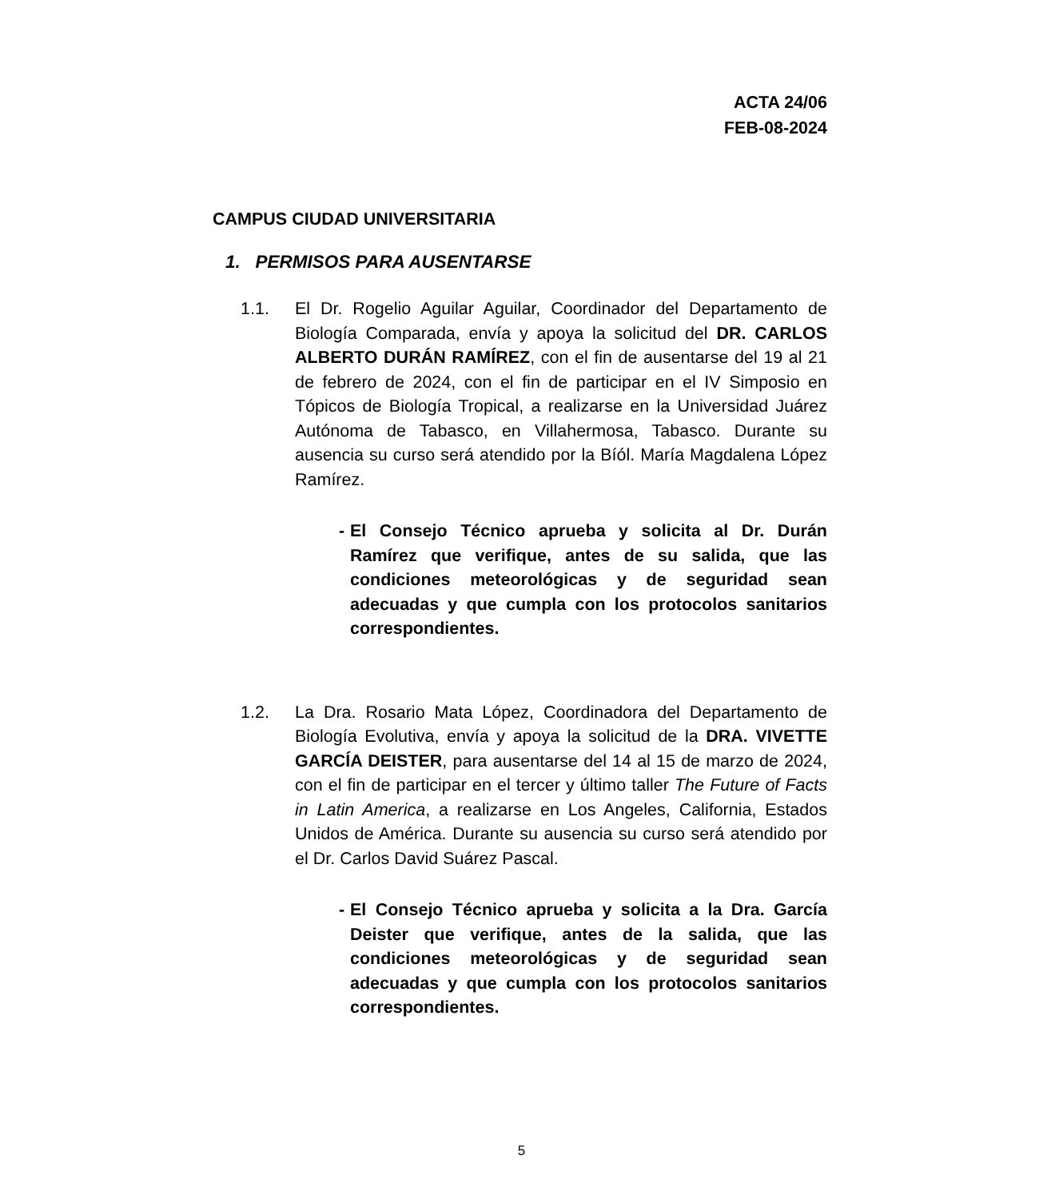ACTA 24/06
FEB-08-2024
CAMPUS CIUDAD UNIVERSITARIA
1. PERMISOS PARA AUSENTARSE
1.1. El Dr. Rogelio Aguilar Aguilar, Coordinador del Departamento de Biología Comparada, envía y apoya la solicitud del DR. CARLOS ALBERTO DURÁN RAMÍREZ, con el fin de ausentarse del 19 al 21 de febrero de 2024, con el fin de participar en el IV Simposio en Tópicos de Biología Tropical, a realizarse en la Universidad Juárez Autónoma de Tabasco, en Villahermosa, Tabasco. Durante su ausencia su curso será atendido por la Bíól. María Magdalena López Ramírez.
- El Consejo Técnico aprueba y solicita al Dr. Durán Ramírez que verifique, antes de su salida, que las condiciones meteorológicas y de seguridad sean adecuadas y que cumpla con los protocolos sanitarios correspondientes.
1.2. La Dra. Rosario Mata López, Coordinadora del Departamento de Biología Evolutiva, envía y apoya la solicitud de la DRA. VIVETTE GARCÍA DEISTER, para ausentarse del 14 al 15 de marzo de 2024, con el fin de participar en el tercer y último taller The Future of Facts in Latin America, a realizarse en Los Angeles, California, Estados Unidos de América. Durante su ausencia su curso será atendido por el Dr. Carlos David Suárez Pascal.
- El Consejo Técnico aprueba y solicita a la Dra. García Deister que verifique, antes de la salida, que las condiciones meteorológicas y de seguridad sean adecuadas y que cumpla con los protocolos sanitarios correspondientes.
5